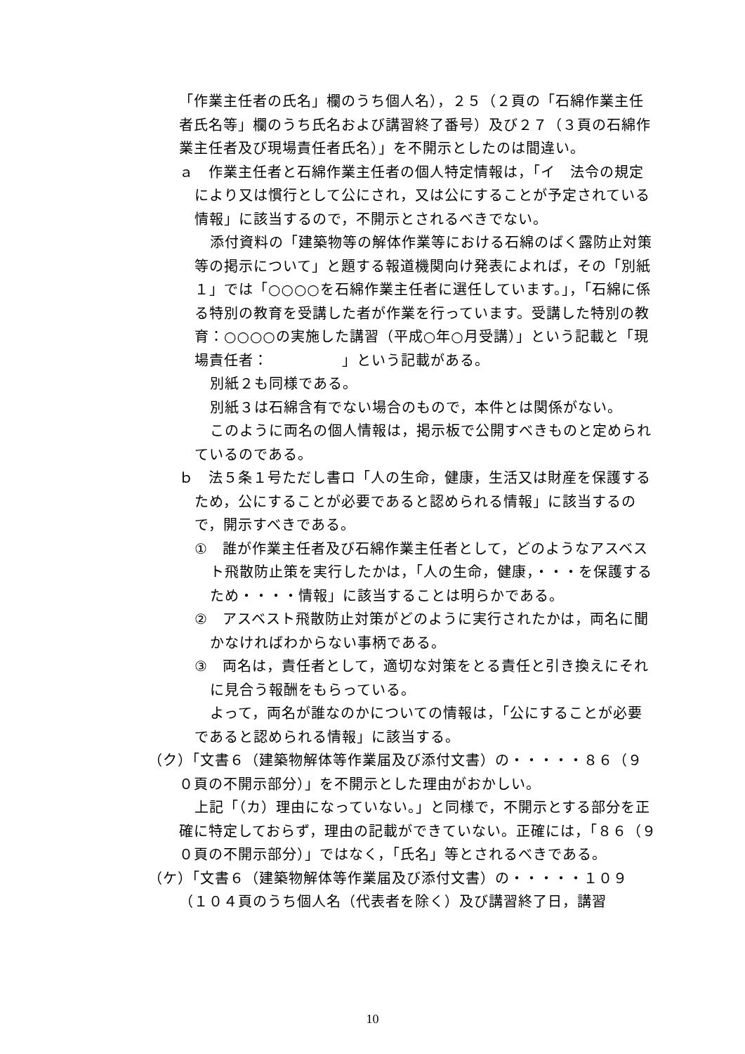「作業主任者の氏名」欄のうち個人名），２５（２頁の「石綿作業主任者氏名等」欄のうち氏名および講習終了番号）及び２７（３頁の石綿作業主任者及び現場責任者氏名）」を不開示としたのは間違い。
ａ　作業主任者と石綿作業主任者の個人特定情報は，「イ　法令の規定により又は慣行として公にされ，又は公にすることが予定されている情報」に該当するので，不開示とされるべきでない。
添付資料の「建築物等の解体作業等における石綿のばく露防止対策等の掲示について」と題する報道機関向け発表によれば，その「別紙１」では「○○○○を石綿作業主任者に選任しています。」，「石綿に係る特別の教育を受講した者が作業を行っています。受講した特別の教育：○○○○の実施した講習（平成○年○月受講）」という記載と「現場責任者：　　　　　」という記載がある。
別紙２も同様である。
別紙３は石綿含有でない場合のもので，本件とは関係がない。
このように両名の個人情報は，掲示板で公開すべきものと定められているのである。
ｂ　法５条１号ただし書ロ「人の生命，健康，生活又は財産を保護するため，公にすることが必要であると認められる情報」に該当するので，開示すべきである。
①　誰が作業主任者及び石綿作業主任者として，どのようなアスベスト飛散防止策を実行したかは，「人の生命，健康，・・・を保護するため・・・・情報」に該当することは明らかである。
②　アスベスト飛散防止対策がどのように実行されたかは，両名に聞かなければわからない事柄である。
③　両名は，責任者として，適切な対策をとる責任と引き換えにそれに見合う報酬をもらっている。
よって，両名が誰なのかについての情報は，「公にすることが必要であると認められる情報」に該当する。
（ク）「文書６（建築物解体等作業届及び添付文書）の・・・・・８６（９０頁の不開示部分）」を不開示とした理由がおかしい。
上記「（カ）理由になっていない。」と同様で，不開示とする部分を正確に特定しておらず，理由の記載ができていない。正確には，「８６（９０頁の不開示部分）」ではなく，「氏名」等とされるべきである。
（ケ）「文書６（建築物解体等作業届及び添付文書）の・・・・・１０９（１０４頁のうち個人名（代表者を除く）及び講習終了日，講習
10